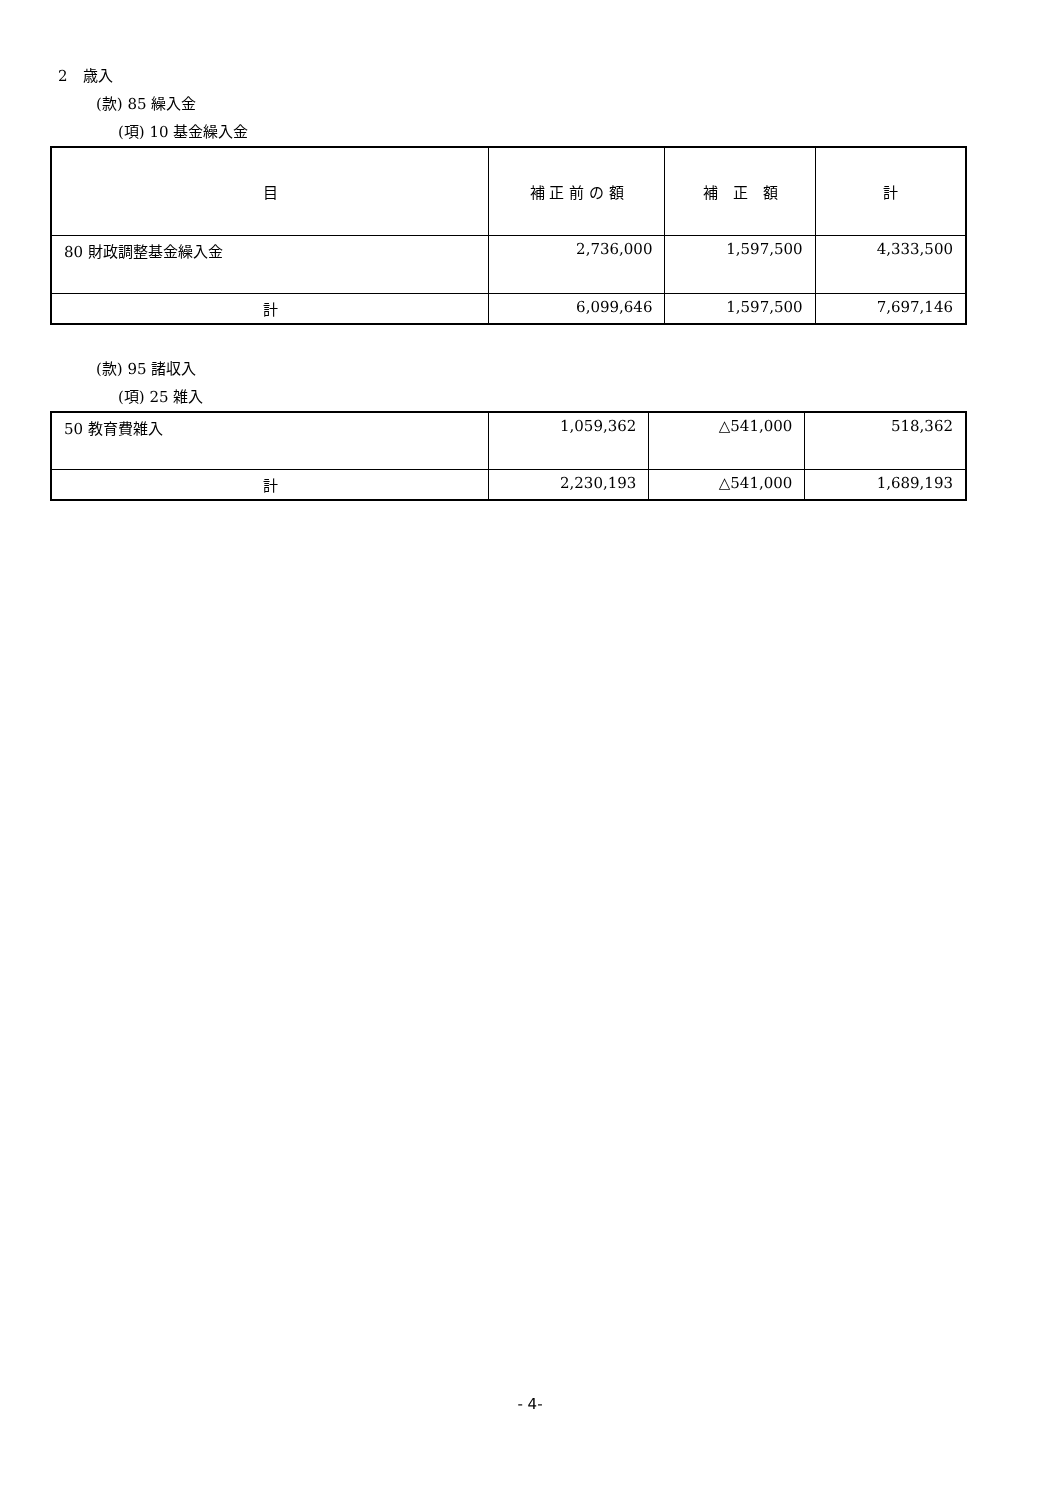2　歳入
(款) 85 繰入金
(項) 10 基金繰入金
| 目 | 補 正 前 の 額 | 補 正 額 | 計 |
| --- | --- | --- | --- |
| 80 財政調整基金繰入金 | 2,736,000 | 1,597,500 | 4,333,500 |
| 計 | 6,099,646 | 1,597,500 | 7,697,146 |
(款) 95 諸収入
(項) 25 雑入
| 50 教育費雑入 | 1,059,362 | △541,000 | 518,362 |
| 計 | 2,230,193 | △541,000 | 1,689,193 |
- 4-